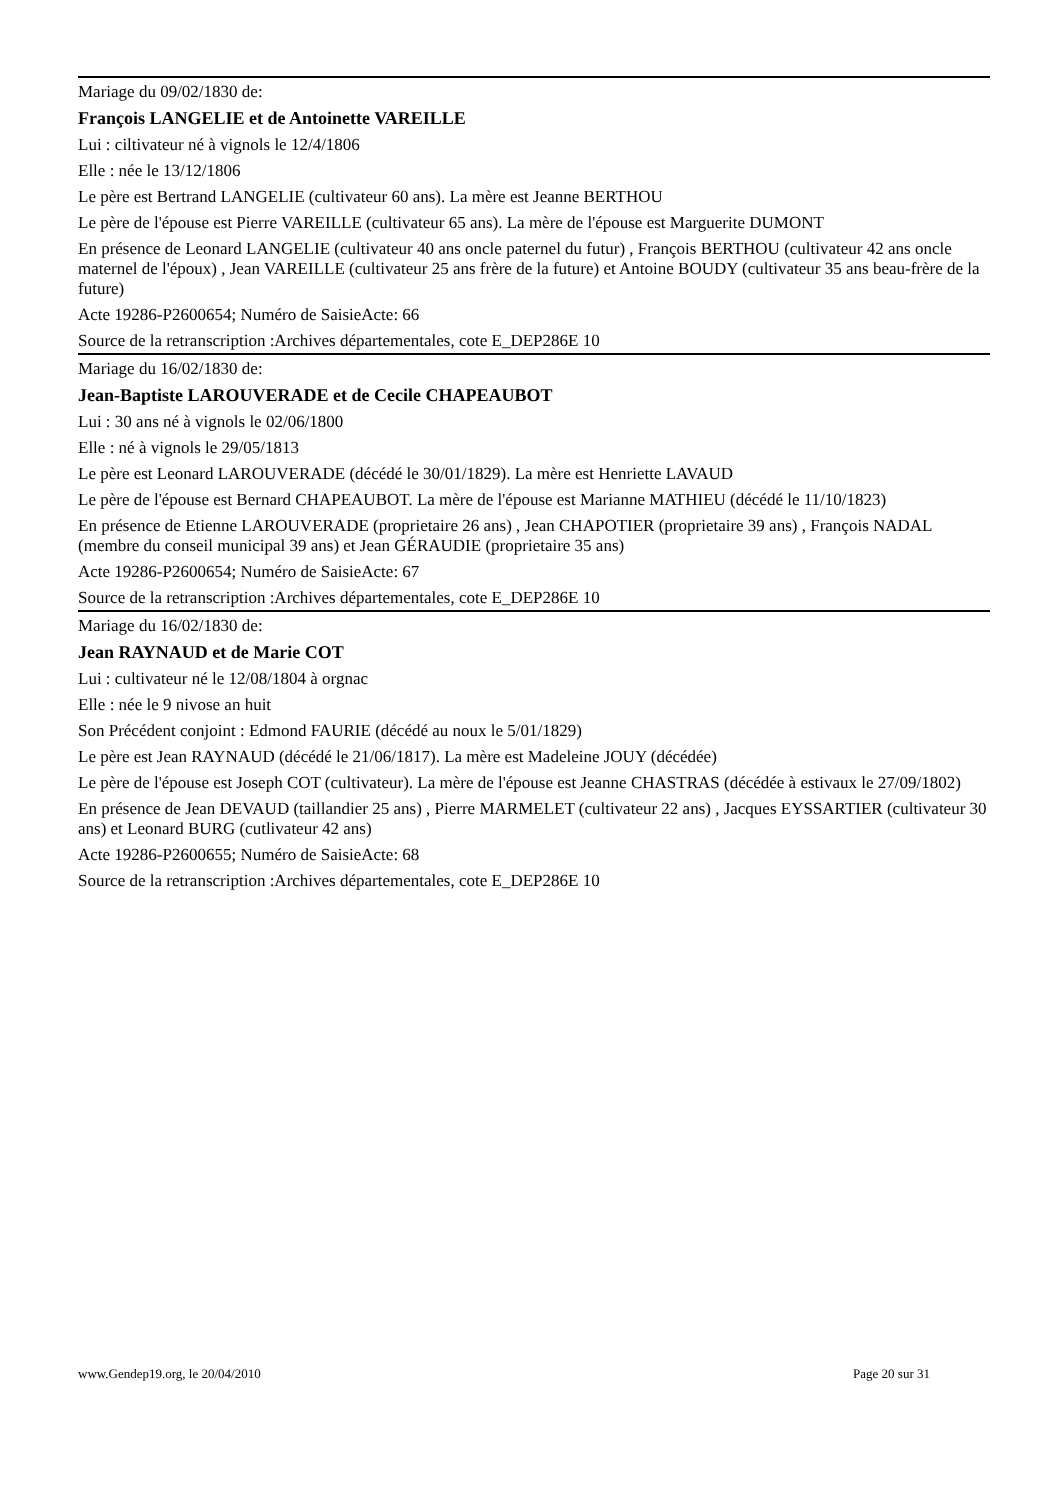Mariage du 09/02/1830 de:
François LANGELIE et de Antoinette VAREILLE
Lui : ciltivateur né à vignols le 12/4/1806
Elle : née le 13/12/1806
Le père est Bertrand LANGELIE (cultivateur 60 ans). La mère est Jeanne BERTHOU
Le père de l'épouse est Pierre VAREILLE (cultivateur 65 ans). La mère de l'épouse est Marguerite DUMONT
En présence de Leonard LANGELIE (cultivateur 40 ans oncle paternel du futur) , François BERTHOU (cultivateur 42 ans oncle maternel de l'époux) , Jean VAREILLE (cultivateur 25 ans frère de la future) et Antoine BOUDY (cultivateur 35 ans beau-frère de la future)
Acte 19286-P2600654; Numéro de SaisieActe: 66
Source de la retranscription :Archives départementales, cote E_DEP286E 10
Mariage du 16/02/1830 de:
Jean-Baptiste LAROUVERADE et de Cecile CHAPEAUBOT
Lui : 30 ans né à vignols le 02/06/1800
Elle : né à vignols le 29/05/1813
Le père est Leonard LAROUVERADE (décédé le 30/01/1829). La mère est Henriette LAVAUD
Le père de l'épouse est Bernard CHAPEAUBOT. La mère de l'épouse est Marianne MATHIEU (décédé le 11/10/1823)
En présence de Etienne LAROUVERADE (proprietaire 26 ans) , Jean CHAPOTIER (proprietaire 39 ans) , François NADAL (membre du conseil municipal 39 ans) et Jean GÉRAUDIE (proprietaire 35 ans)
Acte 19286-P2600654; Numéro de SaisieActe: 67
Source de la retranscription :Archives départementales, cote E_DEP286E 10
Mariage du 16/02/1830 de:
Jean RAYNAUD et de Marie COT
Lui : cultivateur né le 12/08/1804 à orgnac
Elle : née le 9 nivose an huit
Son Précédent conjoint : Edmond FAURIE (décédé au noux le 5/01/1829)
Le père est Jean RAYNAUD (décédé le 21/06/1817). La mère est Madeleine JOUY (décédée)
Le père de l'épouse est Joseph COT (cultivateur). La mère de l'épouse est Jeanne CHASTRAS (décédée à estivaux le 27/09/1802)
En présence de Jean DEVAUD (taillandier 25 ans) , Pierre MARMELET (cultivateur 22 ans) , Jacques EYSSARTIER (cultivateur 30 ans) et Leonard BURG (cutlivateur 42 ans)
Acte 19286-P2600655; Numéro de SaisieActe: 68
Source de la retranscription :Archives départementales, cote E_DEP286E 10
www.Gendep19.org, le 20/04/2010 Page 20 sur 31